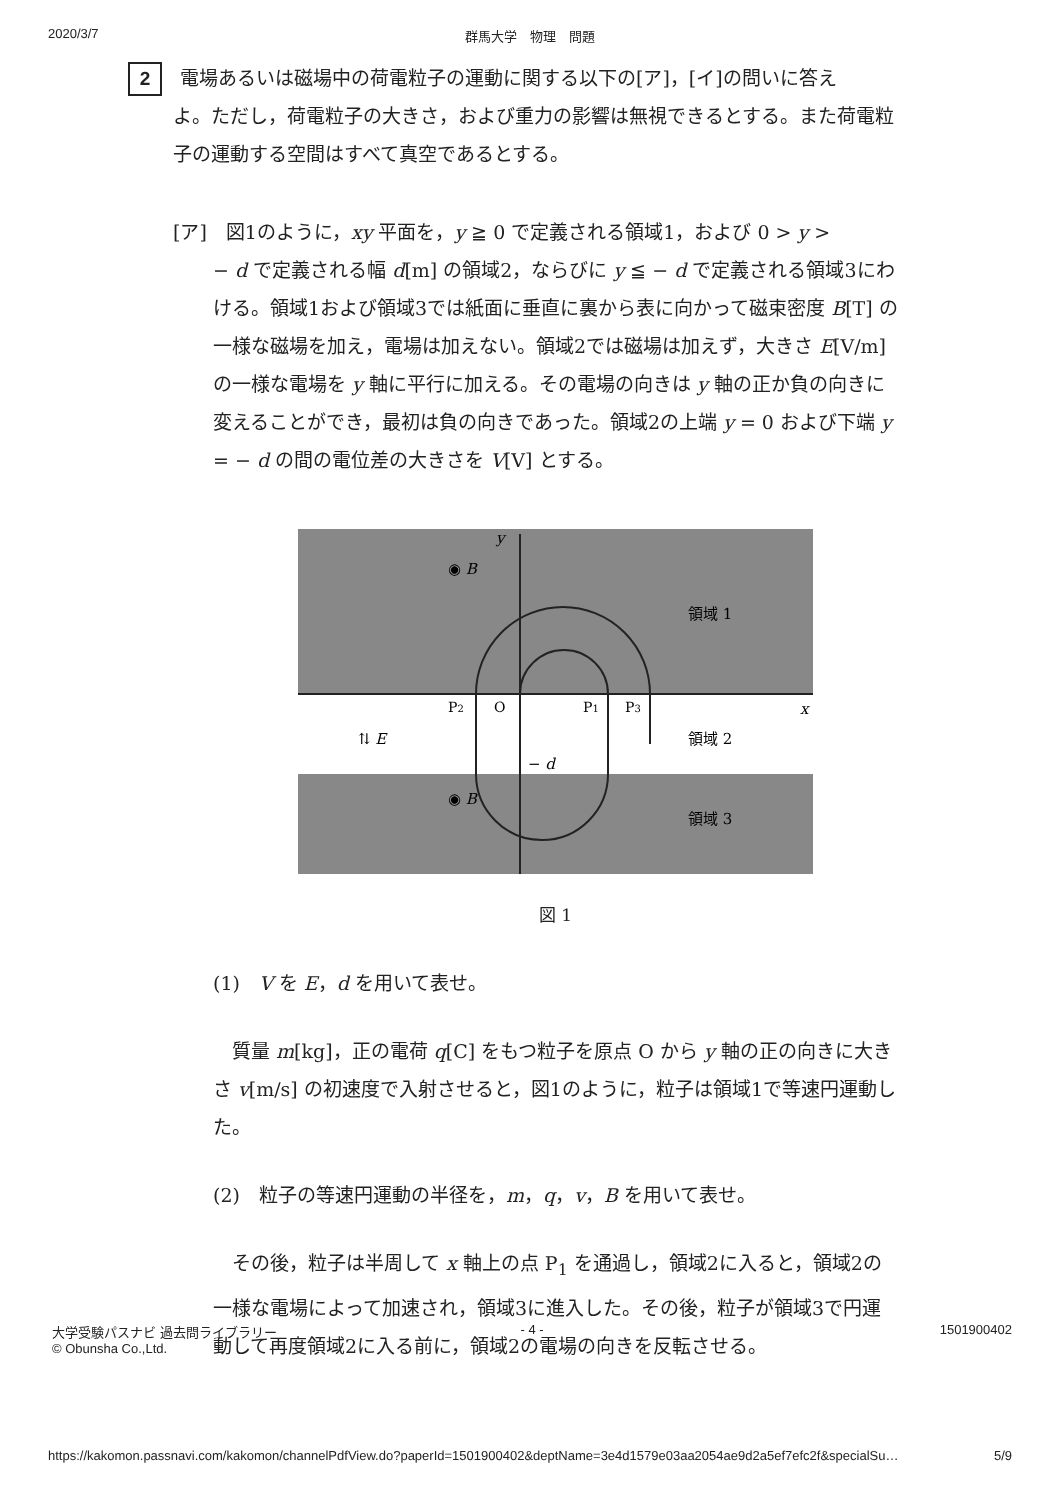2020/3/7 群馬大学　物理　問題
2 電場あるいは磁場中の荷電粒子の運動に関する以下の[ア]，[イ]の問いに答え
よ。ただし，荷電粒子の大きさ，および重力の影響は無視できるとする。また荷電粒子の運動する空間はすべて真空であるとする。
[ア]　図1のように，xy 平面を，y ≧ 0 で定義される領域1，および 0 > y >
− d で定義される幅 d[m] の領域2，ならびに y ≦ − d で定義される領域3にわける。領域1および領域3では紙面に垂直に裏から表に向かって磁束密度 B[T] の一様な磁場を加え，電場は加えない。領域2では磁場は加えず，大きさ E[V/m] の一様な電場を y 軸に平行に加える。その電場の向きは y 軸の正か負の向きに変えることができ，最初は負の向きであった。領域2の上端 y = 0 および下端 y = − d の間の電位差の大きさを V[V] とする。
y
x
◉ B
◉ B
領域 1
領域 2
領域 3
P2
O
P1
P3
− d
⇅ E
図 1
(1)　V を E，d を用いて表せ。
　質量 m[kg]，正の電荷 q[C] をもつ粒子を原点 O から y 軸の正の向きに大きさ v[m/s] の初速度で入射させると，図1のように，粒子は領域1で等速円運動した。
(2)　粒子の等速円運動の半径を，m，q，v，B を用いて表せ。
　その後，粒子は半周して x 軸上の点 P<sub>1</sub> を通過し，領域2に入ると，領域2の一様な電場によって加速され，領域3に進入した。その後，粒子が領域3で円運動して再度領域2に入る前に，領域2の電場の向きを反転させる。
大学受験パスナビ 過去問ライブラリー
© Obunsha Co.,Ltd.
- 4 - 1501900402
https://kakomon.passnavi.com/kakomon/channelPdfView.do?paperId=1501900402&deptName=3e4d1579e03aa2054ae9d2a5ef7efc2f&specialSu… 5/9